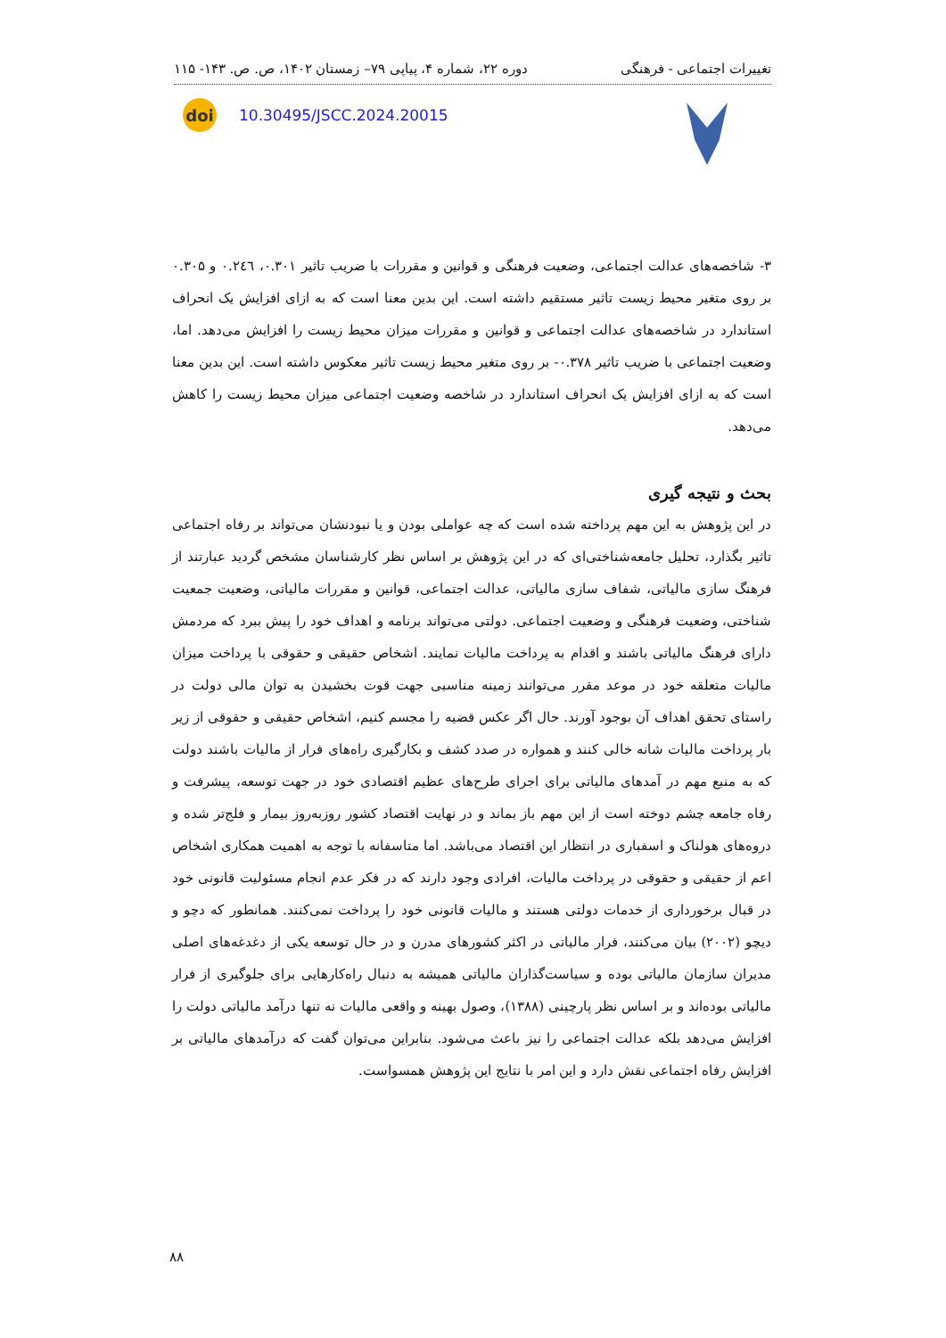تغییرات اجتماعی - فرهنگی دوره ۲۲، شماره ۴، پیاپی ۷۹– زمستان ۱۴۰۲، ص. ص. ۱۴۳- ۱۱۵
doi
10.30495/JSCC.2024.20015
۳- شاخصه‌های عدالت اجتماعی، وضعیت فرهنگی و قوانین و مقررات با ضریب تاثیر ۰.۳۰۱، ۰.۲٤٦ و ۰.۳۰۵ بر روی متغیر محیط زیست تاثیر مستقیم داشته است. این بدین معنا است که به ازای افزایش یک انحراف استاندارد در شاخصه‌های عدالت اجتماعی و قوانین و مقررات میزان محیط زیست را افزایش می‌دهد. اما، وضعیت اجتماعی با ضریب تاثیر ۰.۳۷۸- بر روی متغیر محیط زیست تاثیر معکوس داشته است. این بدین معنا است که به ازای افزایش یک انحراف استاندارد در شاخصه وضعیت اجتماعی میزان محیط زیست را کاهش می‌دهد.
بحث و نتیجه گیری
در این پژوهش به این مهم پرداخته شده است که چه عواملی بودن و یا نبودنشان می‌تواند بر رفاه اجتماعی تاثیر بگذارد، تحلیل جامعه‌شناختی‌ای که در این پژوهش بر اساس نظر کارشناسان مشخص گردید عبارتند از فرهنگ سازی مالیاتی، شفاف سازی مالیاتی، عدالت اجتماعی، قوانین و مقررات مالیاتی، وضعیت جمعیت شناختی، وضعیت فرهنگی و وضعیت اجتماعی. دولتی می‌تواند برنامه و اهداف خود را پیش ببرد که مردمش دارای فرهنگ مالیاتی باشند و اقدام به پرداخت مالیات نمایند. اشخاص حقیقی و حقوقی با پرداخت میزان مالیات متعلقه خود در موعد مقرر می‌توانند زمینه مناسبی جهت قوت بخشیدن به توان مالی دولت در راستای تحقق اهداف آن بوجود آورند. حال اگر عکس قضیه را مجسم کنیم، اشخاص حقیقی و حقوقی از زیر بار پرداخت مالیات شانه خالی کنند و همواره در صدد کشف و بکارگیری راه‌های فرار از مالیات باشند دولت که به منبع مهم در آمدهای مالیاتی برای اجرای طرح‌های عظیم اقتصادی خود در جهت توسعه، پیشرفت و رفاه جامعه چشم دوخته است از این مهم باز بماند و در نهایت اقتصاد کشور روزبه‌روز بیمار و فلج‌تر شده و دروه‌های هولناک و اسفباری در انتظار این اقتصاد می‌باشد. اما متاسفانه با توجه به اهمیت همکاری اشخاص اعم از حقیقی و حقوقی در پرداخت مالیات، افرادی وجود دارند که در فکر عدم انجام مسئولیت قانونی خود در قبال برخورداری از خدمات دولتی هستند و مالیات قانونی خود را پرداخت نمی‌کنند. همانطور که دچو و دیچو (۲۰۰۲) بیان می‌کنند، فرار مالیاتی در اکثر کشورهای مدرن و در حال توسعه یکی از دغدغه‌های اصلی مدیران سازمان مالیاتی بوده و سیاست‌گذاران مالیاتی همیشه به دنبال راه‌کارهایی برای جلوگیری از فرار مالیاتی بوده‌اند و بر اساس نظر پارچینی (۱۳۸۸)، وصول بهینه و واقعی مالیات نه تنها درآمد مالیاتی دولت را افزایش می‌دهد بلکه عدالت اجتماعی را نیز باعث می‌شود. بنابراین می‌توان گفت که درآمدهای مالیاتی بر افزایش رفاه اجتماعی نقش دارد و این امر با نتایج این پژوهش همسواست.
۸۸